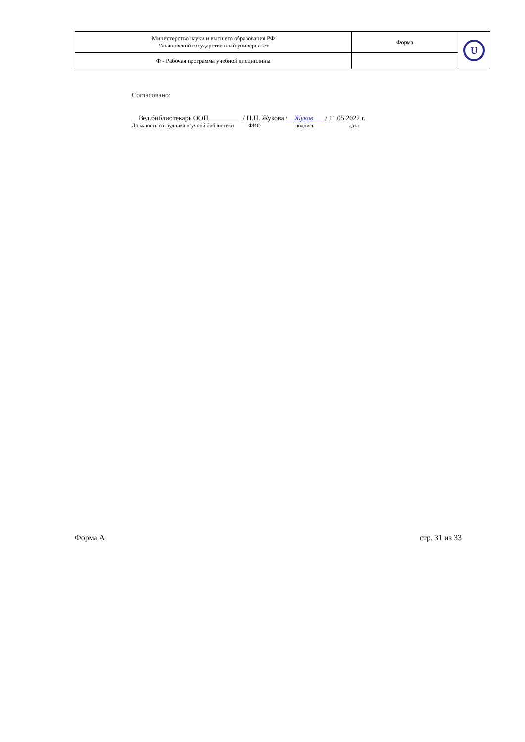| Министерство науки и высшего образования РФ Ульяновский государственный университет | Форма | U |
| Ф - Рабочая программа учебной дисциплины | | |
Согласовано:
__Вед.библиотекарь ООП__________/ Н.Н. Жукова / Жуков / 11.05.2022 г.
Должность сотрудника научной библиотеки ФИО подпись дата
Форма А стр. 31 из 33